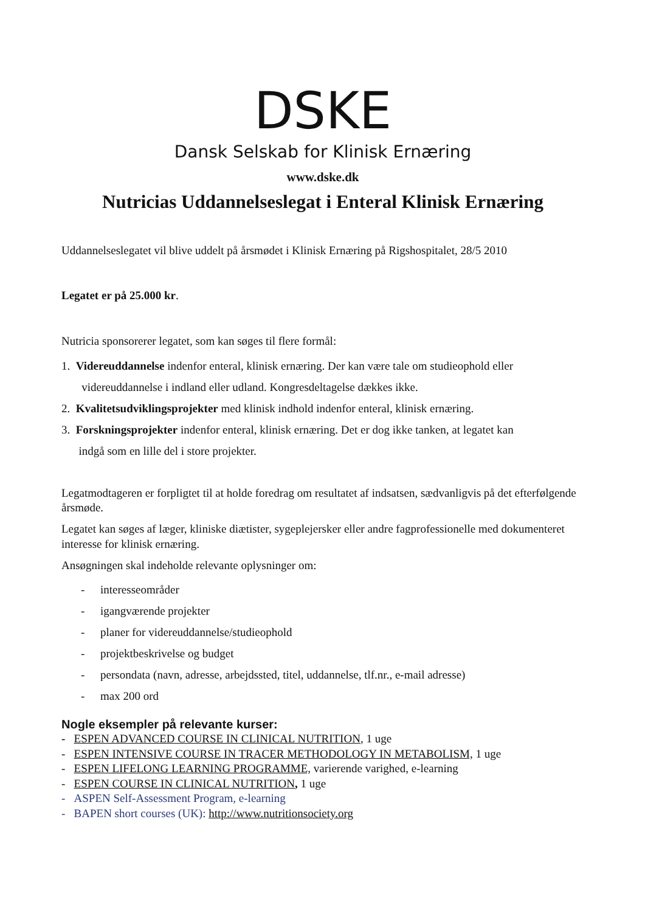DSKE
Dansk Selskab for Klinisk Ernæring
www.dske.dk
Nutricias Uddannelseslegat i Enteral Klinisk Ernæring
Uddannelseslegatet vil blive uddelt på årsmødet i Klinisk Ernæring på Rigshospitalet, 28/5 2010
Legatet er på 25.000 kr.
Nutricia sponsorerer legatet, som kan søges til flere formål:
1. Videreuddannelse indenfor enteral, klinisk ernæring. Der kan være tale om studieophold eller
videreuddannelse i indland eller udland. Kongresdeltagelse dækkes ikke.
2. Kvalitetsudviklingsprojekter med klinisk indhold indenfor enteral, klinisk ernæring.
3. Forskningsprojekter indenfor enteral, klinisk ernæring. Det er dog ikke tanken, at legatet kan
indgå som en lille del i store projekter.
Legatmodtageren er forpligtet til at holde foredrag om resultatet af indsatsen, sædvanligvis på det efterfølgende årsmøde.
Legatet kan søges af læger, kliniske diætister, sygeplejersker eller andre fagprofessionelle med dokumenteret interesse for klinisk ernæring.
Ansøgningen skal indeholde relevante oplysninger om:
- interesseområder
- igangværende projekter
- planer for videreuddannelse/studieophold
- projektbeskrivelse og budget
- persondata (navn, adresse, arbejdssted, titel, uddannelse, tlf.nr., e-mail adresse)
- max 200 ord
Nogle eksempler på relevante kurser:
- ESPEN ADVANCED COURSE IN CLINICAL NUTRITION, 1 uge
- ESPEN INTENSIVE COURSE IN TRACER METHODOLOGY IN METABOLISM, 1 uge
- ESPEN LIFELONG LEARNING PROGRAMME, varierende varighed, e-learning
- ESPEN COURSE IN CLINICAL NUTRITION, 1 uge
- ASPEN Self-Assessment Program, e-learning
- BAPEN short courses (UK): http://www.nutritionsociety.org